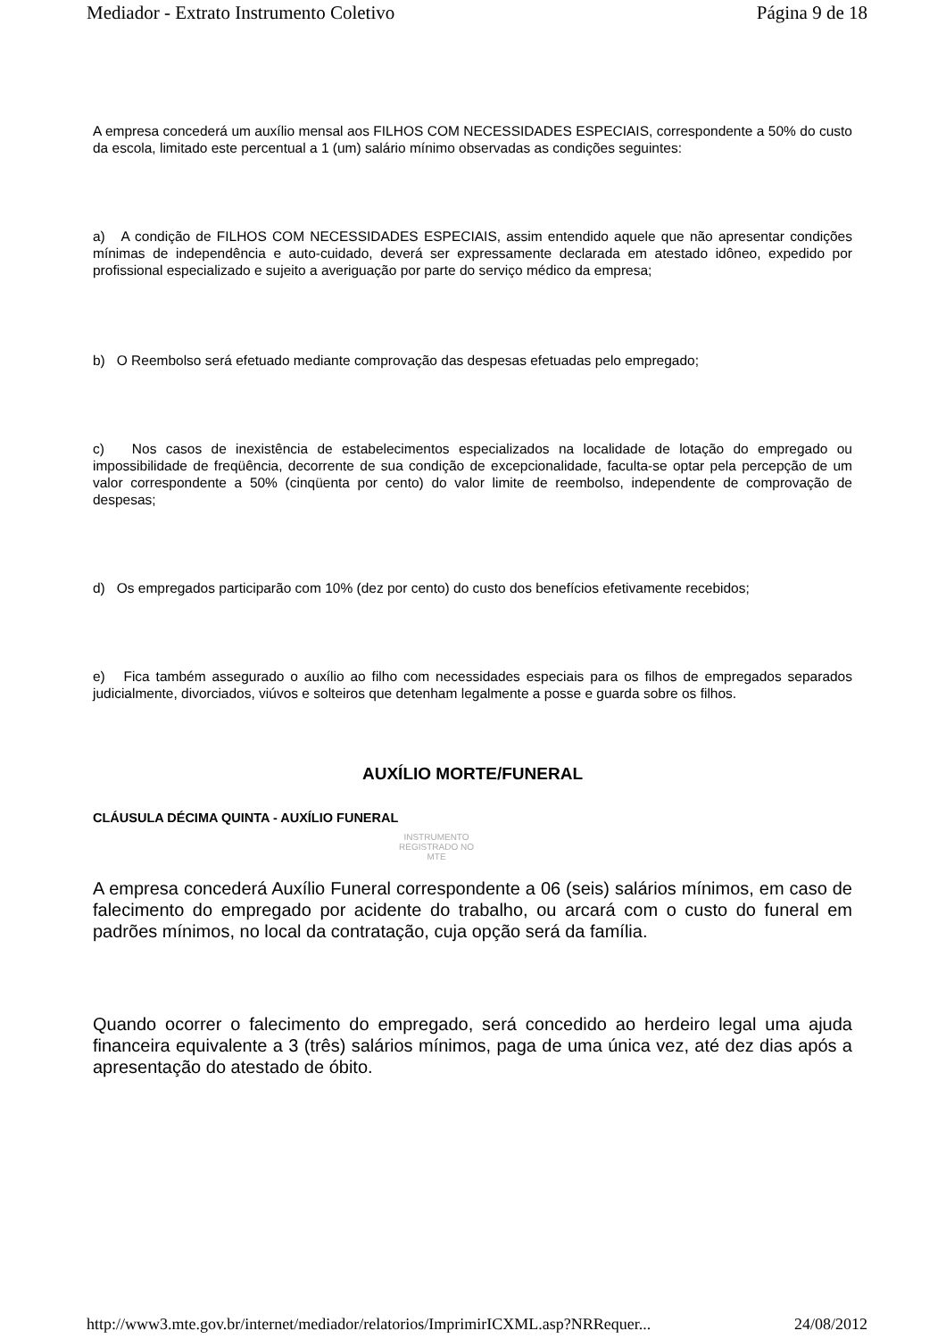Mediador - Extrato Instrumento Coletivo Página 9 de 18
A empresa concederá um auxílio mensal aos FILHOS COM NECESSIDADES ESPECIAIS, correspondente a 50% do custo da escola, limitado este percentual a 1 (um) salário mínimo observadas as condições seguintes:
a) A condição de FILHOS COM NECESSIDADES ESPECIAIS, assim entendido aquele que não apresentar condições mínimas de independência e auto-cuidado, deverá ser expressamente declarada em atestado idôneo, expedido por profissional especializado e sujeito a averiguação por parte do serviço médico da empresa;
b) O Reembolso será efetuado mediante comprovação das despesas efetuadas pelo empregado;
c) Nos casos de inexistência de estabelecimentos especializados na localidade de lotação do empregado ou impossibilidade de freqüência, decorrente de sua condição de excepcionalidade, faculta-se optar pela percepção de um valor correspondente a 50% (cinqüenta por cento) do valor limite de reembolso, independente de comprovação de despesas;
d) Os empregados participarão com 10% (dez por cento) do custo dos benefícios efetivamente recebidos;
e) Fica também assegurado o auxílio ao filho com necessidades especiais para os filhos de empregados separados judicialmente, divorciados, viúvos e solteiros que detenham legalmente a posse e guarda sobre os filhos.
AUXÍLIO MORTE/FUNERAL
CLÁUSULA DÉCIMA QUINTA - AUXÍLIO FUNERAL
INSTRUMENTO REGISTRADO NO MTE
A empresa concederá Auxílio Funeral correspondente a 06 (seis) salários mínimos, em caso de falecimento do empregado por acidente do trabalho, ou arcará com o custo do funeral em padrões mínimos, no local da contratação, cuja opção será da família.
Quando ocorrer o falecimento do empregado, será concedido ao herdeiro legal uma ajuda financeira equivalente a 3 (três) salários mínimos, paga de uma única vez, até dez dias após a apresentação do atestado de óbito.
http://www3.mte.gov.br/internet/mediador/relatorios/ImprimirICXML.asp?NRRequer... 24/08/2012